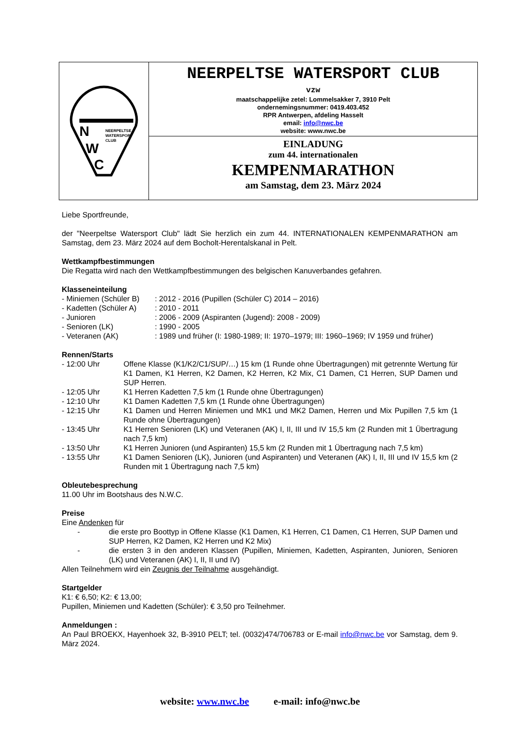N
W
C
NEERPELTSE
WATERSPORT
CLUB
NEERPELTSE WATERSPORT CLUB
vzw
maatschappelijke zetel: Lommelsakker 7, 3910 Pelt
ondernemingsnummer: 0419.403.452
RPR Antwerpen, afdeling Hasselt
email: info@nwc.be
website: www.nwc.be
EINLADUNG
zum 44. internationalen
KEMPENMARATHON
am Samstag, dem 23. März 2024
Liebe Sportfreunde,
der "Neerpeltse Watersport Club" lädt Sie herzlich ein zum 44. INTERNATIONALEN KEMPENMARATHON am Samstag, dem 23. März 2024 auf dem Bocholt-Herentalskanal in Pelt.
Wettkampfbestimmungen
Die Regatta wird nach den Wettkampfbestimmungen des belgischen Kanuverbandes gefahren.
Klasseneinteilung
| - Miniemen (Schüler B) | : 2012 - 2016 (Pupillen (Schüler C) 2014 – 2016) |
| - Kadetten (Schüler A) | : 2010 - 2011 |
| - Junioren | : 2006 - 2009 (Aspiranten (Jugend): 2008 - 2009) |
| - Senioren (LK) | : 1990 - 2005 |
| - Veteranen (AK) | : 1989 und früher (I: 1980-1989; II: 1970–1979; III: 1960–1969; IV 1959 und früher) |
Rennen/Starts
| - 12:00 Uhr | Offene Klasse (K1/K2/C1/SUP/…) 15 km (1 Runde ohne Übertragungen) mit getrennte Wertung für K1 Damen, K1 Herren, K2 Damen, K2 Herren, K2 Mix, C1 Damen, C1 Herren, SUP Damen und SUP Herren. |
| - 12:05 Uhr | K1 Herren Kadetten 7,5 km (1 Runde ohne Übertragungen) |
| - 12:10 Uhr | K1 Damen Kadetten 7,5 km (1 Runde ohne Übertragungen) |
| - 12:15 Uhr | K1 Damen und Herren Miniemen und MK1 und MK2 Damen, Herren und Mix Pupillen 7,5 km (1 Runde ohne Übertragungen) |
| - 13:45 Uhr | K1 Herren Senioren (LK) und Veteranen (AK) I, II, III und IV 15,5 km (2 Runden mit 1 Übertragung nach 7,5 km) |
| - 13:50 Uhr | K1 Herren Junioren (und Aspiranten) 15,5 km (2 Runden mit 1 Übertragung nach 7,5 km) |
| - 13:55 Uhr | K1 Damen Senioren (LK), Junioren (und Aspiranten) und Veteranen (AK) I, II, III und IV 15,5 km (2 Runden mit 1 Übertragung nach 7,5 km) |
Obleutebesprechung
11.00 Uhr im Bootshaus des N.W.C.
Preise
Eine Andenken für
| - | die erste pro Boottyp in Offene Klasse (K1 Damen, K1 Herren, C1 Damen, C1 Herren, SUP Damen und SUP Herren, K2 Damen, K2 Herren und K2 Mix) |
| - | die ersten 3 in den anderen Klassen (Pupillen, Miniemen, Kadetten, Aspiranten, Junioren, Senioren (LK) und Veteranen (AK) I, II, II und IV) |
Allen Teilnehmern wird ein Zeugnis der Teilnahme ausgehändigt.
Startgelder
K1: € 6,50; K2: € 13,00;
Pupillen, Miniemen und Kadetten (Schüler): € 3,50 pro Teilnehmer.
Anmeldungen :
An Paul BROEKX, Hayenhoek 32, B-3910 PELT; tel. (0032)474/706783 or E-mail info@nwc.be vor Samstag, dem 9. März 2024.
website: www.nwc.be e-mail: info@nwc.be